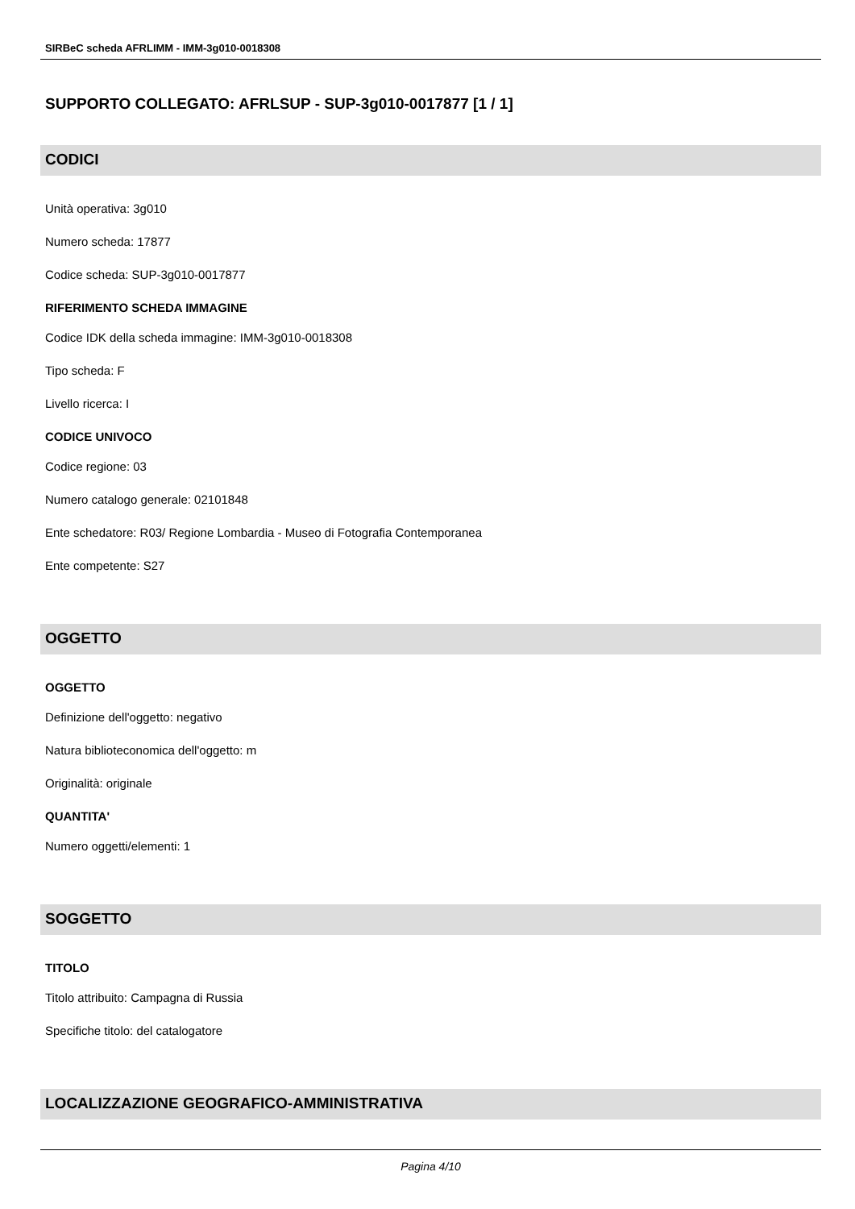SIRBeC scheda AFRLIMM - IMM-3g010-0018308
SUPPORTO COLLEGATO: AFRLSUP - SUP-3g010-0017877 [1 / 1]
CODICI
Unità operativa: 3g010
Numero scheda: 17877
Codice scheda: SUP-3g010-0017877
RIFERIMENTO SCHEDA IMMAGINE
Codice IDK della scheda immagine: IMM-3g010-0018308
Tipo scheda: F
Livello ricerca: I
CODICE UNIVOCO
Codice regione: 03
Numero catalogo generale: 02101848
Ente schedatore: R03/ Regione Lombardia - Museo di Fotografia Contemporanea
Ente competente: S27
OGGETTO
OGGETTO
Definizione dell'oggetto: negativo
Natura biblioteconomica dell'oggetto: m
Originalità: originale
QUANTITA'
Numero oggetti/elementi: 1
SOGGETTO
TITOLO
Titolo attribuito: Campagna di Russia
Specifiche titolo: del catalogatore
LOCALIZZAZIONE GEOGRAFICO-AMMINISTRATIVA
Pagina 4/10